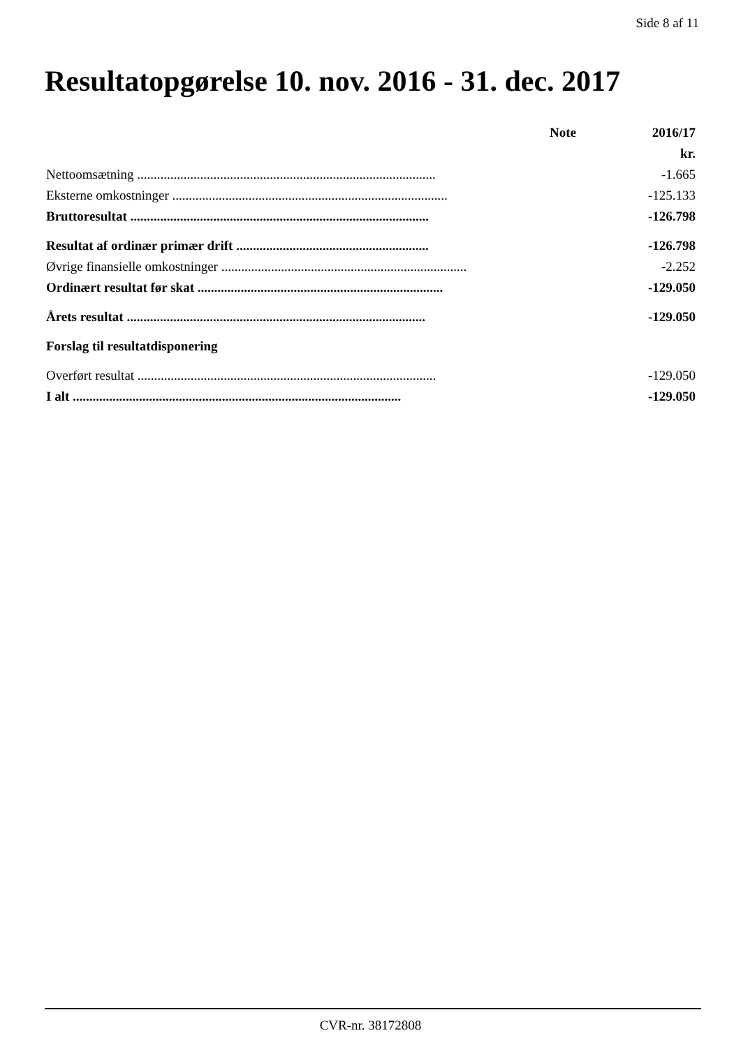Side 8 af 11
Resultatopgørelse 10. nov. 2016 - 31. dec. 2017
| | Note | 2016/17 |
| --- | --- | --- |
| | | kr. |
| Nettoomsætning .......................................................................................... | | -1.665 |
| Eksterne omkostninger ................................................................................... | | -125.133 |
| Bruttoresultat .......................................................................................... | | -126.798 |
| Resultat af ordinær primær drift .......................................................... | | -126.798 |
| Øvrige finansielle omkostninger .......................................................................... | | -2.252 |
| Ordinært resultat før skat .......................................................................... | | -129.050 |
| Årets resultat .......................................................................................... | | -129.050 |
| Forslag til resultatdisponering | | |
| Overført resultat .......................................................................................... | | -129.050 |
| I alt ................................................................................................... | | -129.050 |
CVR-nr. 38172808